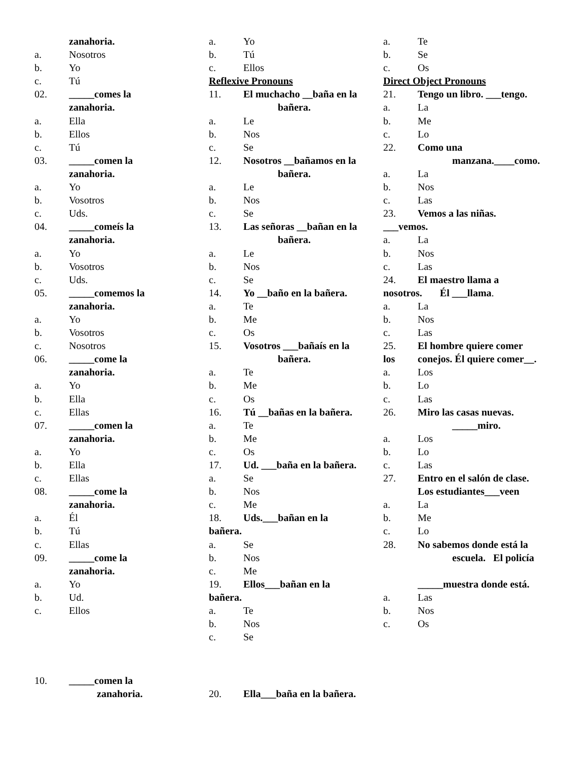zanahoria.
a. Nosotros
b. Yo
c. Tú
02. _____comes la
zanahoria.
a. Ella
b. Ellos
c. Tú
03. _____comen la
zanahoria.
a. Yo
b. Vosotros
c. Uds.
04. _____comeís la
zanahoria.
a. Yo
b. Vosotros
c. Uds.
05. _____comemos la
zanahoria.
a. Yo
b. Vosotros
c. Nosotros
06. _____come la
zanahoria.
a. Yo
b. Ella
c. Ellas
07. _____comen la
zanahoria.
a. Yo
b. Ella
c. Ellas
08. _____come la
zanahoria.
a. Él
b. Tú
c. Ellas
09. _____come la
zanahoria.
a. Yo
b. Ud.
c. Ellos
a. Yo
b. Tú
c. Ellos
Reflexive Pronouns
11. El muchacho __baña en la
bañera.
a. Le
b. Nos
c. Se
12. Nosotros __bañamos en la
bañera.
a. Le
b. Nos
c. Se
13. Las señoras __bañan en la
bañera.
a. Le
b. Nos
c. Se
14. Yo __baño en la bañera.
a. Te
b. Me
c. Os
15. Vosotros ___bañaís en la
bañera.
a. Te
b. Me
c. Os
16. Tú __bañas en la bañera.
a. Te
b. Me
c. Os
17. Ud. ___baña en la bañera.
a. Se
b. Nos
c. Me
18. Uds.___bañan en la
bañera.
a. Se
b. Nos
c. Me
19. Ellos___bañan en la
bañera.
a. Te
b. Nos
c. Se
a. Te
b. Se
c. Os
Direct Object Pronouns
21. Tengo un libro. ___tengo.
a. La
b. Me
c. Lo
22. Como una
manzana.____como.
a. La
b. Nos
c. Las
23. Vemos a las niñas.
___vemos.
a. La
b. Nos
c. Las
24. El maestro llama a
nosotros. Él ___llama.
a. La
b. Nos
c. Las
25. El hombre quiere comer
los conejos. Él quiere comer__.
a. Los
b. Lo
c. Las
26. Miro las casas nuevas.
_____miro.
a. Los
b. Lo
c. Las
27. Entro en el salón de clase.
Los estudiantes___veen
a. La
b. Me
c. Lo
28. No sabemos donde está la
escuela. El policía
_____muestra donde está.
a. Las
b. Nos
c. Os
10. _____comen la
zanahoria.
20. Ella___baña en la bañera.